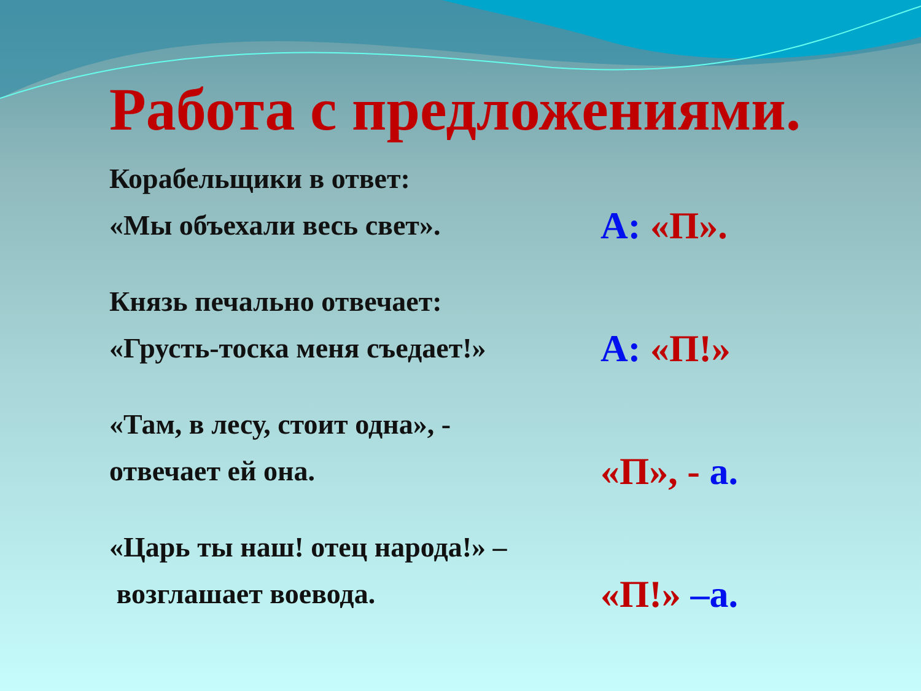Работа с предложениями.
Корабельщики в ответ:
«Мы объехали весь свет».
А: «П».
Князь печально отвечает:
«Грусть-тоска меня съедает!»
А: «П!»
«Там, в лесу, стоит одна», -
отвечает ей она.
«П», - а.
«Царь ты наш! отец народа!» –
возглашает воевода.
«П!» –а.